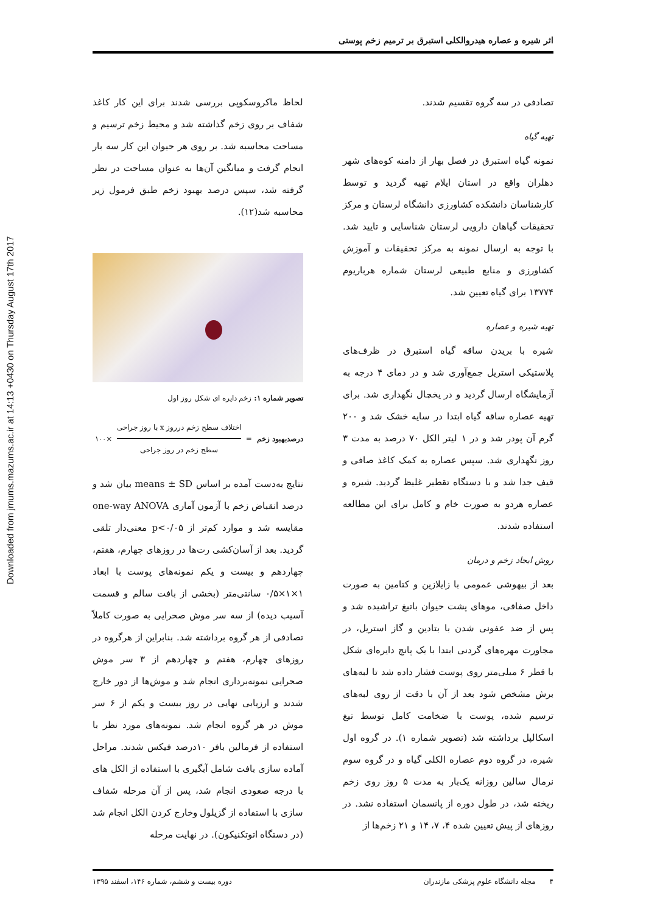اثر شیره و عصاره هیدروالکلی استبرق بر ترمیم زخم پوستی
Downloaded from jmums.mazums.ac.ir at 14:13 +0430 on Thursday August 17th 2017
تصادفی در سه گروه تقسیم شدند.
تهیه گیاه
نمونه گیاه استبرق در فصل بهار از دامنه کوه‌های شهر دهلران واقع در استان ایلام تهیه گردید و توسط کارشناسان دانشکده کشاورزی دانشگاه لرستان و مرکز تحقیقات گیاهان دارویی لرستان شناسایی و تایید شد. با توجه به ارسال نمونه به مرکز تحقیقات و آموزش کشاورزی و منابع طبیعی لرستان شماره هرباریوم ۱۳۷۷۴ برای گیاه تعیین شد.
تهیه شیره و عصاره
شیره با بریدن ساقه گیاه استبرق در ظرف‌های پلاستیکی استریل جمع‌آوری شد و در دمای ۴ درجه به آزمایشگاه ارسال گردید و در یخچال نگهداری شد. برای تهیه عصاره ساقه گیاه ابتدا در سایه خشک شد و ۲۰۰ گرم آن پودر شد و در ۱ لیتر الکل ۷۰ درصد به مدت ۳ روز نگهداری شد. سپس عصاره به کمک کاغذ صافی و قیف جدا شد و با دستگاه تقطیر غلیظ گردید. شیره و عصاره هردو به صورت خام و کامل برای این مطالعه استفاده شدند.
روش ایجاد زخم و درمان
بعد از بیهوشی عمومی با زایلازین و کتامین به صورت داخل صفاقی، موهای پشت حیوان باتیغ تراشیده شد و پس از ضد عفونی شدن با بتادین و گاز استریل، در مجاورت مهره‌های گردنی ابتدا با یک پانچ دایره‌ای شکل با قطر ۶ میلی‌متر روی پوست فشار داده شد تا لبه‌های برش مشخص شود بعد از آن با دقت از روی لبه‌های ترسیم شده، پوست با ضخامت کامل توسط تیغ اسکالپل برداشته شد (تصویر شماره ۱). در گروه اول شیره، در گروه دوم عصاره الکلی گیاه و در گروه سوم نرمال سالین روزانه یک‌بار به مدت ۵ روز روی زخم ریخته شد، در طول دوره از پانسمان استفاده نشد. در روزهای از پیش تعیین شده ۴، ۷، ۱۴ و ۲۱ زخم‌ها از
لحاظ ماکروسکوپی بررسی شدند برای این کار کاغذ شفاف بر روی زخم گذاشته شد و محیط زخم ترسیم و مساحت محاسبه شد. بر روی هر حیوان این کار سه بار انجام گرفت و میانگین آن‌ها به عنوان مساحت در نظر گرفته شد، سپس درصد بهبود زخم طبق فرمول زیر محاسبه شد(۱۲).
تصویر شماره ۱: زخم دایره ای شکل روز اول
درصدبهبود زخم =
اختلاف سطح زخم درروز x با روز جراحی
سطح زخم در روز جراحی
×۱۰۰
نتایج به‌دست آمده بر اساس means ± SD بیان شد و درصد انقباض زخم با آزمون آماری one-way ANOVA مقایسه شد و موارد کم‌تر از p<۰/۰۵ معنی‌دار تلقی گردید. بعد از آسان‌کشی رت‌ها در روزهای چهارم، هفتم، چهاردهم و بیست و یکم نمونه‌های پوست با ابعاد ۱×۱×۰/۵ سانتی‌متر (بخشی از بافت سالم و قسمت آسیب دیده) از سه سر موش صحرایی به صورت کاملاً تصادفی از هر گروه برداشته شد. بنابراین از هرگروه در روزهای چهارم، هفتم و چهاردهم از ۳ سر موش صحرایی نمونه‌برداری انجام شد و موش‌ها از دور خارج شدند و ارزیابی نهایی در روز بیست و یکم از ۶ سر موش در هر گروه انجام شد. نمونه‌های مورد نظر با استفاده از فرمالین بافر ۱۰درصد فیکس شدند. مراحل آماده سازی بافت شامل آبگیری با استفاده از الکل های با درجه صعودی انجام شد، پس از آن مرحله شفاف سازی با استفاده از گزیلول وخارج کردن الکل انجام شد (در دستگاه اتوتکنیکون). در نهایت مرحله
۴ مجله دانشگاه علوم پزشکی مازندران دوره بیست و ششم، شماره ۱۴۶، اسفند ۱۳۹۵